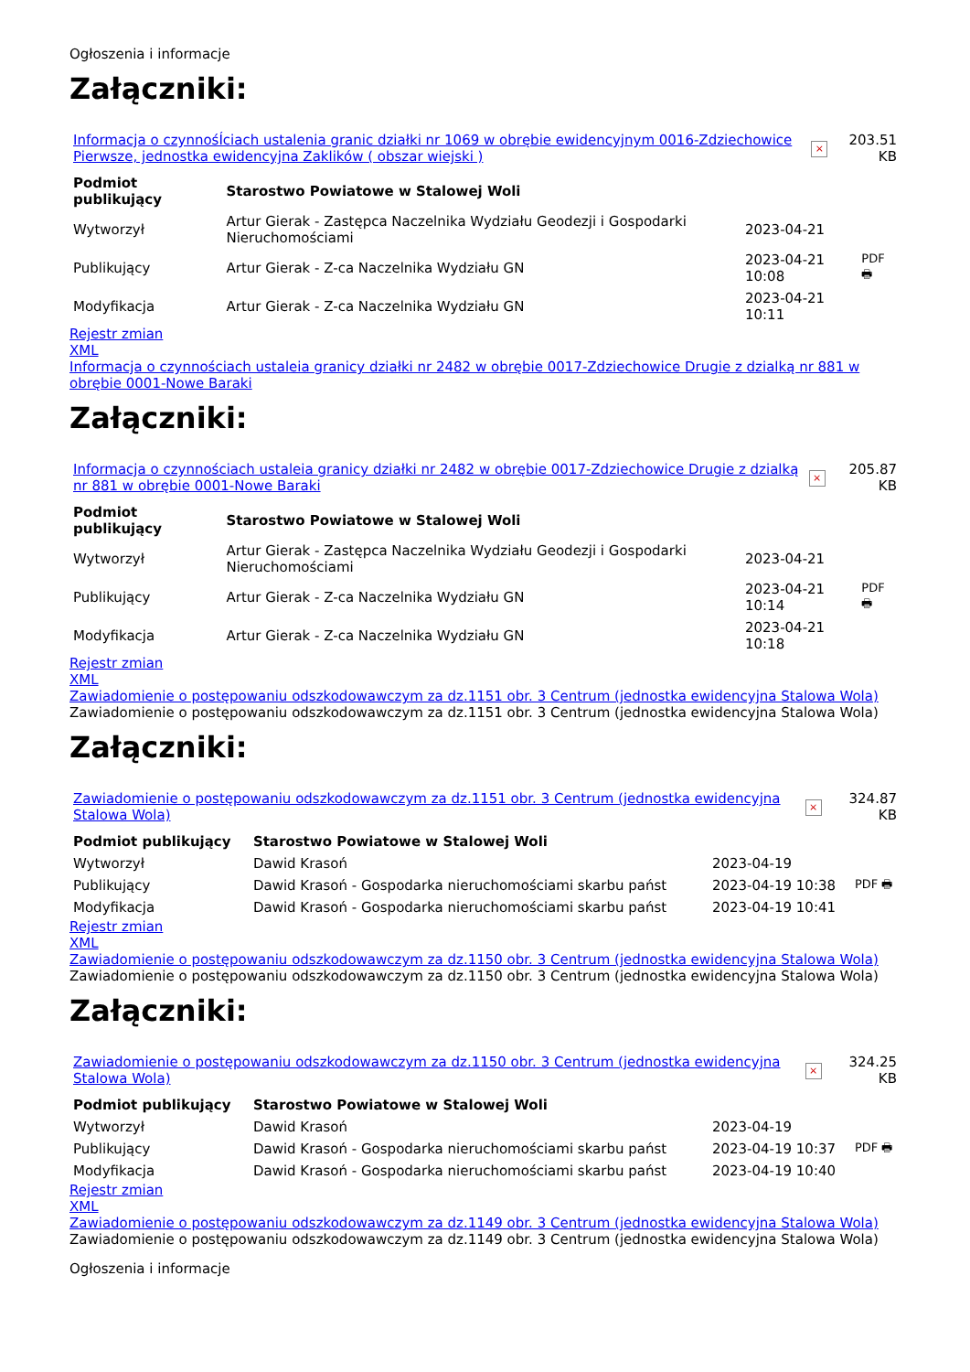Ogłoszenia i informacje
Załączniki:
| Informacja o czynnośÍciach ustalenia granic działki nr 1069 w obrębie ewidencyjnym 0016-Zdziechowice Pierwsze, jednostka ewidencyjna Zaklików ( obszar wiejski ) | × | 203.51 KB |
| Podmiot publikujący | Starostwo Powiatowe w Stalowej Woli | | |
| --- | --- | --- | --- |
| Wytworzył | Artur Gierak - Zastępca Naczelnika Wydziału Geodezji i Gospodarki Nieruchomościami | 2023-04-21 | PDF 🖶 |
| Publikujący | Artur Gierak - Z-ca Naczelnika Wydziału GN | 2023-04-21 10:08 | |
| Modyfikacja | Artur Gierak - Z-ca Naczelnika Wydziału GN | 2023-04-21 10:11 | |
Rejestr zmian
XML
Informacja o czynnościach ustaleia granicy działki nr 2482 w obrębie 0017-Zdziechowice Drugie z dzialką nr 881 w obrębie 0001-Nowe Baraki
Załączniki:
| Informacja o czynnościach ustaleia granicy działki nr 2482 w obrębie 0017-Zdziechowice Drugie z dzialką nr 881 w obrębie 0001-Nowe Baraki | × | 205.87 KB |
| Podmiot publikujący | Starostwo Powiatowe w Stalowej Woli | | |
| --- | --- | --- | --- |
| Wytworzył | Artur Gierak - Zastępca Naczelnika Wydziału Geodezji i Gospodarki Nieruchomościami | 2023-04-21 | PDF 🖶 |
| Publikujący | Artur Gierak - Z-ca Naczelnika Wydziału GN | 2023-04-21 10:14 | |
| Modyfikacja | Artur Gierak - Z-ca Naczelnika Wydziału GN | 2023-04-21 10:18 | |
Rejestr zmian
XML
Zawiadomienie o postępowaniu odszkodowawczym za dz.1151 obr. 3 Centrum (jednostka ewidencyjna Stalowa Wola)
Zawiadomienie o postępowaniu odszkodowawczym za dz.1151 obr. 3 Centrum (jednostka ewidencyjna Stalowa Wola)
Załączniki:
| Zawiadomienie o postępowaniu odszkodowawczym za dz.1151 obr. 3 Centrum (jednostka ewidencyjna Stalowa Wola) | × | 324.87 KB |
| Podmiot publikujący | Starostwo Powiatowe w Stalowej Woli | | |
| --- | --- | --- | --- |
| Wytworzył | Dawid Krasoń | 2023-04-19 | PDF 🖶 |
| Publikujący | Dawid Krasoń - Gospodarka nieruchomościami skarbu państ | 2023-04-19 10:38 | |
| Modyfikacja | Dawid Krasoń - Gospodarka nieruchomościami skarbu państ | 2023-04-19 10:41 | |
Rejestr zmian
XML
Zawiadomienie o postępowaniu odszkodowawczym za dz.1150 obr. 3 Centrum (jednostka ewidencyjna Stalowa Wola)
Zawiadomienie o postępowaniu odszkodowawczym za dz.1150 obr. 3 Centrum (jednostka ewidencyjna Stalowa Wola)
Załączniki:
| Zawiadomienie o postępowaniu odszkodowawczym za dz.1150 obr. 3 Centrum (jednostka ewidencyjna Stalowa Wola) | × | 324.25 KB |
| Podmiot publikujący | Starostwo Powiatowe w Stalowej Woli | | |
| --- | --- | --- | --- |
| Wytworzył | Dawid Krasoń | 2023-04-19 | PDF 🖶 |
| Publikujący | Dawid Krasoń - Gospodarka nieruchomościami skarbu państ | 2023-04-19 10:37 | |
| Modyfikacja | Dawid Krasoń - Gospodarka nieruchomościami skarbu państ | 2023-04-19 10:40 | |
Rejestr zmian
XML
Zawiadomienie o postępowaniu odszkodowawczym za dz.1149 obr. 3 Centrum (jednostka ewidencyjna Stalowa Wola)
Zawiadomienie o postępowaniu odszkodowawczym za dz.1149 obr. 3 Centrum (jednostka ewidencyjna Stalowa Wola)
Ogłoszenia i informacje